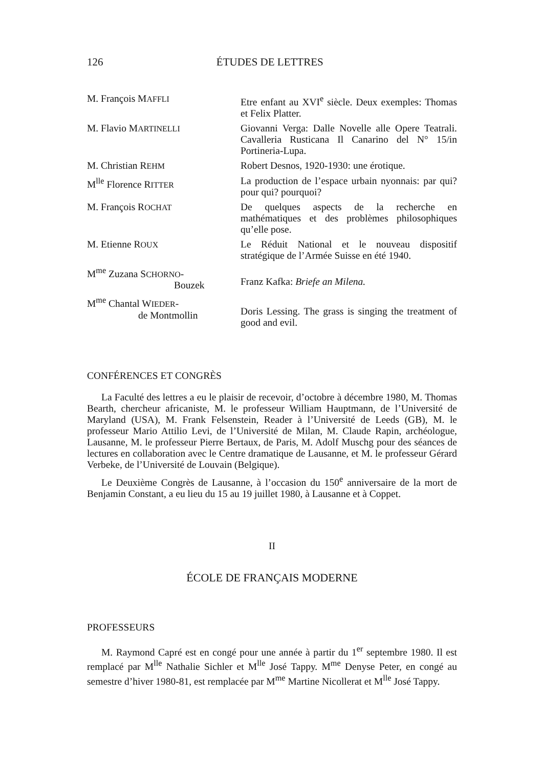126 ÉTUDES DE LETTRES
| M. François M AFFLI | Etre enfant au XVI<sup>e</sup> siècle. Deux exemples: Thomas et Felix Platter. |
| M. Flavio M ARTINELLI | Giovanni Verga: Dalle Novelle alle Opere Teatrali. Cavalleria Rusticana Il Canarino del N° 15/in Portineria-Lupa. |
| M. Christian R EHM | Robert Desnos, 1920-1930: une érotique. |
| M<sup>lle</sup> Florence R ITTER | La production de l’espace urbain nyonnais: par qui? pour qui? pourquoi? |
| M. François R OCHAT | De quelques aspects de la recherche en mathématiques et des problèmes philosophiques qu’elle pose. |
| M. Etienne R OUX | Le Réduit National et le nouveau dispositif stratégique de l’Armée Suisse en été 1940. |
| M<sup>me</sup> Zuzana S CHORNO - Bouzek | Franz Kafka: Briefe an Milena. |
| M<sup>me</sup> Chantal W IEDER - de Montmollin | Doris Lessing. The grass is singing the treatment of good and evil. |
CONFÉRENCES ET CONGRÈS
La Faculté des lettres a eu le plaisir de recevoir, d’octobre à décembre 1980, M. Thomas Bearth, chercheur africaniste, M. le professeur William Hauptmann, de l’Université de Maryland (USA), M. Frank Felsenstein, Reader à l’Université de Leeds (GB), M. le professeur Mario Attilio Levi, de l’Université de Milan, M. Claude Rapin, archéologue, Lausanne, M. le professeur Pierre Bertaux, de Paris, M. Adolf Muschg pour des séances de lectures en collaboration avec le Centre dramatique de Lausanne, et M. le professeur Gérard Verbeke, de l’Université de Louvain (Belgique).
Le Deuxième Congrès de Lausanne, à l’occasion du 150<sup>e</sup> anniversaire de la mort de Benjamin Constant, a eu lieu du 15 au 19 juillet 1980, à Lausanne et à Coppet.
II
ÉCOLE DE FRANÇAIS MODERNE
PROFESSEURS
M. Raymond Capré est en congé pour une année à partir du 1<sup>er</sup> septembre 1980. Il est remplacé par M<sup>lle</sup> Nathalie Sichler et M<sup>lle</sup> José Tappy. M<sup>me</sup> Denyse Peter, en congé au semestre d’hiver 1980-81, est remplacée par M<sup>me</sup> Martine Nicollerat et M<sup>lle</sup> José Tappy.